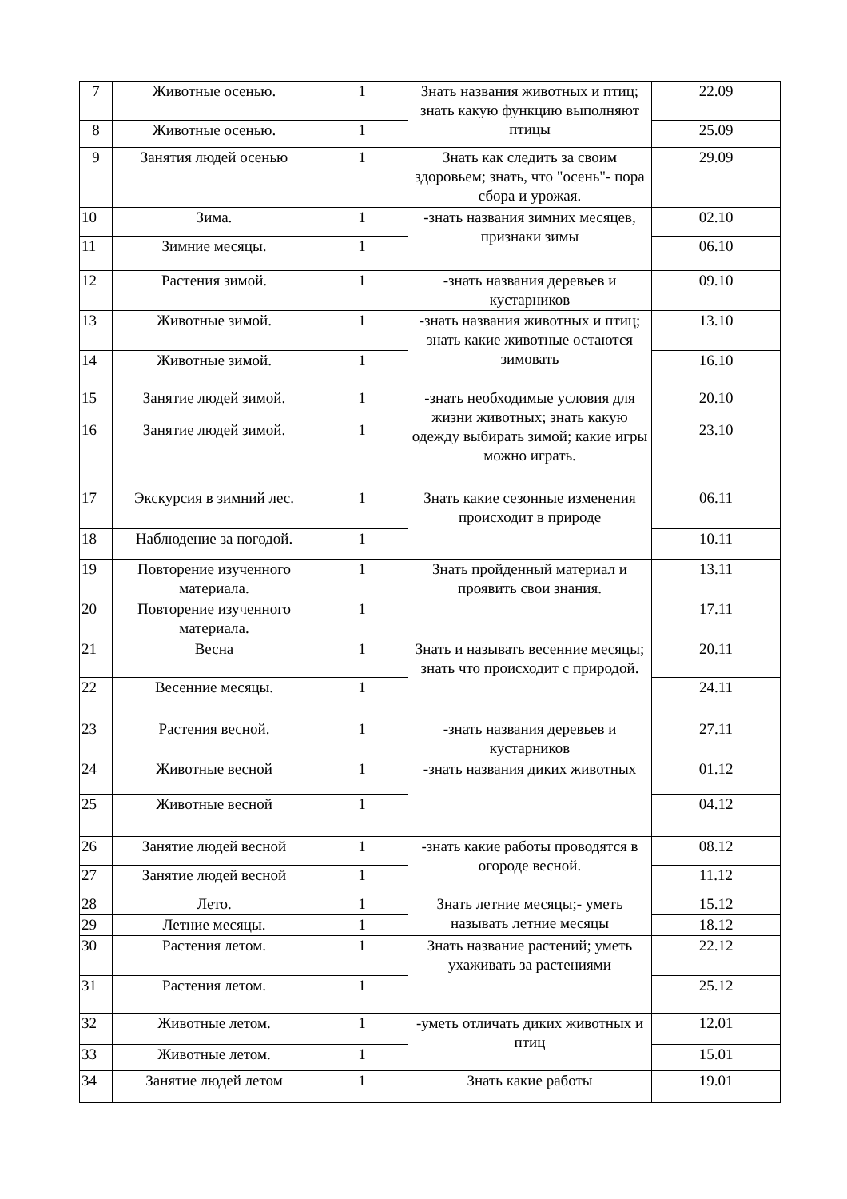| 7 | Животные осенью. | 1 | Знать названия животных и птиц; знать какую функцию выполняют птицы | 22.09 |
| 8 | Животные осенью. | 1 | | 25.09 |
| 9 | Занятия людей осенью | 1 | Знать как следить за своим здоровьем; знать, что "осень"- пора сбора и урожая. | 29.09 |
| 10 | Зима. | 1 | -знать названия зимних месяцев, признаки зимы | 02.10 |
| 11 | Зимние месяцы. | 1 | | 06.10 |
| 12 | Растения зимой. | 1 | -знать названия деревьев и кустарников | 09.10 |
| 13 | Животные зимой. | 1 | -знать названия животных и птиц; знать какие животные остаются зимовать | 13.10 |
| 14 | Животные зимой. | 1 | | 16.10 |
| 15 | Занятие людей зимой. | 1 | -знать необходимые условия для жизни животных; знать какую одежду выбирать зимой; какие игры можно играть. | 20.10 |
| 16 | Занятие людей зимой. | 1 | | 23.10 |
| 17 | Экскурсия в зимний лес. | 1 | Знать какие сезонные изменения происходит в природе | 06.11 |
| 18 | Наблюдение за погодой. | 1 | | 10.11 |
| 19 | Повторение изученного материала. | 1 | Знать пройденный материал и проявить свои знания. | 13.11 |
| 20 | Повторение изученного материала. | 1 | | 17.11 |
| 21 | Весна | 1 | Знать и называть весенние месяцы; знать что происходит с природой. | 20.11 |
| 22 | Весенние месяцы. | 1 | | 24.11 |
| 23 | Растения весной. | 1 | -знать названия деревьев и кустарников | 27.11 |
| 24 | Животные весной | 1 | -знать названия диких животных | 01.12 |
| 25 | Животные весной | 1 | | 04.12 |
| 26 | Занятие людей весной | 1 | -знать какие работы проводятся в огороде весной. | 08.12 |
| 27 | Занятие людей весной | 1 | | 11.12 |
| 28 | Лето. | 1 | Знать летние месяцы;- уметь называть летние месяцы | 15.12 |
| 29 | Летние месяцы. | 1 | | 18.12 |
| 30 | Растения летом. | 1 | Знать название растений; уметь ухаживать за растениями | 22.12 |
| 31 | Растения летом. | 1 | | 25.12 |
| 32 | Животные летом. | 1 | -уметь отличать диких животных и птиц | 12.01 |
| 33 | Животные летом. | 1 | | 15.01 |
| 34 | Занятие людей летом | 1 | Знать какие работы | 19.01 |